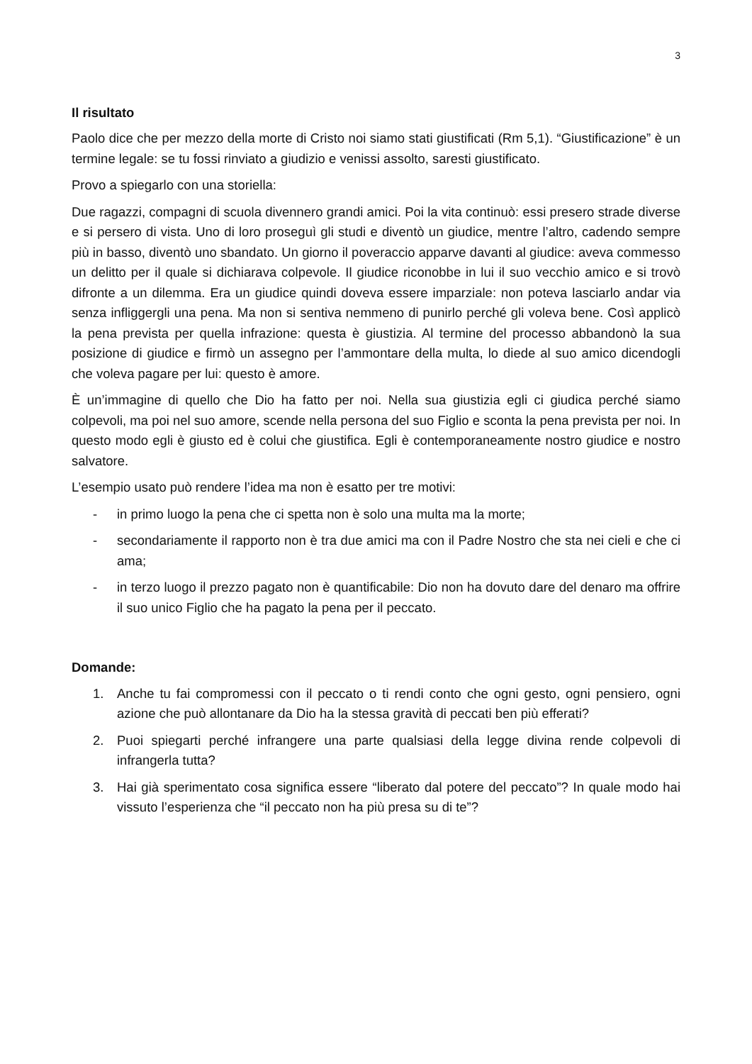3
Il risultato
Paolo dice che per mezzo della morte di Cristo noi siamo stati giustificati (Rm 5,1). “Giustificazione” è un termine legale: se tu fossi rinviato a giudizio e venissi assolto, saresti giustificato.
Provo a spiegarlo con una storiella:
Due ragazzi, compagni di scuola divennero grandi amici. Poi la vita continuò: essi presero strade diverse e si persero di vista. Uno di loro proseguì gli studi e diventò un giudice, mentre l’altro, cadendo sempre più in basso, diventò uno sbandato. Un giorno il poveraccio apparve davanti al giudice: aveva commesso un delitto per il quale si dichiarava colpevole. Il giudice riconobbe in lui il suo vecchio amico e si trovò difronte a un dilemma. Era un giudice quindi doveva essere imparziale: non poteva lasciarlo andar via senza infliggergli una pena. Ma non si sentiva nemmeno di punirlo perché gli voleva bene. Così applicò la pena prevista per quella infrazione: questa è giustizia. Al termine del processo abbandonò la sua posizione di giudice e firmò un assegno per l’ammontare della multa, lo diede al suo amico dicendogli che voleva pagare per lui: questo è amore.
È un’immagine di quello che Dio ha fatto per noi. Nella sua giustizia egli ci giudica perché siamo colpevoli, ma poi nel suo amore, scende nella persona del suo Figlio e sconta la pena prevista per noi. In questo modo egli è giusto ed è colui che giustifica. Egli è contemporaneamente nostro giudice e nostro salvatore.
L’esempio usato può rendere l’idea ma non è esatto per tre motivi:
- in primo luogo la pena che ci spetta non è solo una multa ma la morte;
- secondariamente il rapporto non è tra due amici ma con il Padre Nostro che sta nei cieli e che ci ama;
- in terzo luogo il prezzo pagato non è quantificabile: Dio non ha dovuto dare del denaro ma offrire il suo unico Figlio che ha pagato la pena per il peccato.
Domande:
1. Anche tu fai compromessi con il peccato o ti rendi conto che ogni gesto, ogni pensiero, ogni azione che può allontanare da Dio ha la stessa gravità di peccati ben più efferati?
2. Puoi spiegarti perché infrangere una parte qualsiasi della legge divina rende colpevoli di infrangerla tutta?
3. Hai già sperimentato cosa significa essere “liberato dal potere del peccato”? In quale modo hai vissuto l’esperienza che “il peccato non ha più presa su di te”?